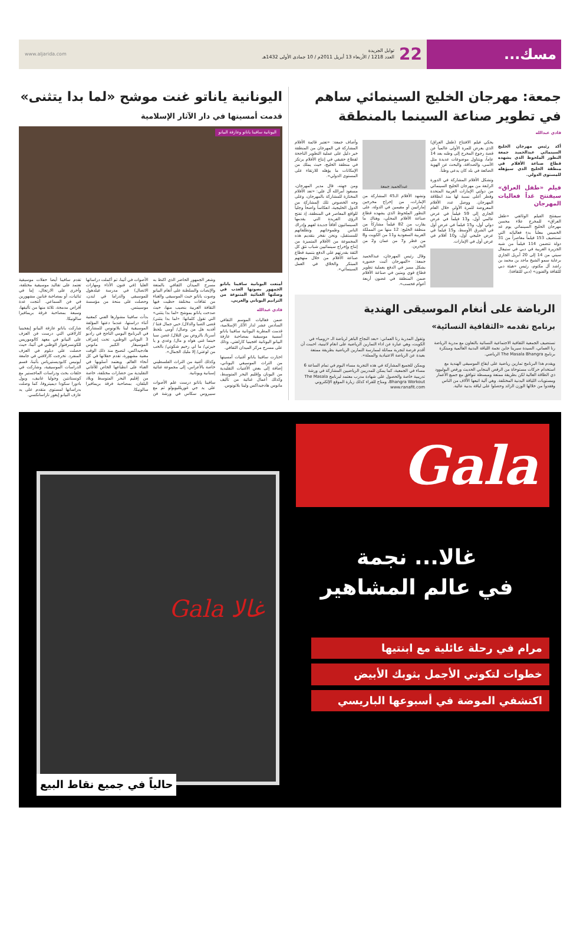مسك...
22 توابل الجريدة
العدد 1218 / الأربعاء 13 أبريل 2011م / 10 جمادى الأولى 1432هـ www.aljarida.com
جمعة: مهرجان الخليج السينمائي ساهم في تطوير صناعة السينما بالمنطقة
فادي عبدالله
أكد رئيس مهرجان الخليج السينمائي عبدالحميد جمعة التطور الملحوظ الذي يشهده قطاع صناعة الأفلام في منطقة الخليج الذي سيؤهله للمستوى الدولي.
فيلم «طفل العراق» سيفتتح غداً فعاليات المهرجان
سيفتتح الفيلم الوثائقي «طفل العراق» للمخرج علاء محسن مهرجان الخليج السينمائي يوم غد الخميس معلناً بدء فعالياته التي تستضيف 153 فيلماً معاصراً من 31 دولة تتضمن 114 فيلماً من شبه الجزيرة العربية في دبي في ستيفال سيتي من 14 إلى 20 أبريل الجاري برعاية سمو الشيخ ماجد بن محمد بن راشد آل مكتوم، رئيس «هيئة دبي للثقافة والفنون» (دبي للثقافة).
يحكي فيلم الافتتاح (طفل العراق) الذي يعرض للمرة الأولى عالمياً عن قصة رجوع المخرج إلى وطنه بعد 14 عاماً، ويتناول موضوعات عديدة مثل الأسى، والصداقة، والبحث عن الهوية الضائعة في بلد كان يدعى وطناً.
وتشكل الأفلام المشاركة في الدورة الرابعة من مهرجان الخليج السينمائي من دولتي الإمارات العربية المتحدة وقطر أعلى نسبة لها منذ انطلاقة المهرجان. ووصل عدد الأفلام المعروضة للمرة الأولى خلال العام الجاري إلى 59 فيلماً في عرض عالمي أول، و13 فيلماً في عرض دولي أول، و15 فيلماً في عرض أول في الشرق الأوسط، و15 فيلماً في عرض خليجي أول، و10 أفلام في عرض أول في الإمارات.
عبدالحميد جمعة
وتشهد الأفلام الـ45 المشاركة من الإمارات، من إخراج مخرجين إماراتيين أو مقيمين في الدولة، على التطور الملحوظ الذي يشهده قطاع صناعة الأفلام المحلي، وهناك ما يقارب من 82 فيلماً مشاركاً من منطقة الخليج: 12 منها من المملكة العربية السعودية و11 من الكويت و8 من قطر و7 من عمان و2 من البحرين.
وقال رئيس المهرجان، عبدالحميد جمعة: «المهرجان أثبت حضوره بشكل مميز في الدفع بعملية تطوير قطاع قوي ومتين في صناعة الأفلام ضمن المنطقة في غضون أربعة أعوام فحسب».
وأضاف جمعة: «تعتبر قائمة الأفلام المشاركة في المهرجان من المنطقة خير دليل على عملية التطوير الناجحة لقطاع حقيقي في إنتاج الأفلام يرتكز في منطقة الخليج، حيث يملك من الإمكانات ما يؤهله للارتقاء على المستوى الدولي».
ومن جهته، قال مدير المهرجان، مسعود أمرالله آل علي: «تعد الأفلام المختارة للمشاركة بالمهرجان، وعلى وجه الخصوص تلك المشاركة من الدول الخليجية، انعكاساً واضحاً وجلياً للواقع المعاصر في المنطقة، إذ تفتح الرؤى الفريدة التي يقدمها السينمائيون آفاقاً جديدة لفهم وإدراك الناس وطموحاتهم وتطلعاتهم للمستقبل، ونحن نفخر بتقديم هذه المجموعة من الأفلام المتميزة من إنتاج وإخراج سينمائيين شباب نثق كل الثقة بقدرتهم على الدفع بتنمية قطاع صناعة الأفلام من خلال منهجهم المبتكر والخلاق في العمل السينمائي».
الرياضة على أنغام الموسيقى الهندية
برنامج تقدمه «الثقافية النسائية»
تستضيف الجمعية الثقافية الاجتماعية النسائية بالتعاون مع مدربة الرياضة رنا العماني، السيدة سيرينا جاين نجمة اللياقة البدنية العالمية ومبتكرة برنامج The Masala Bhangra الرياضي.
ويقدم هذا البرنامج تمارين رياضية على ايقاع الموسيقى الهندية مع استخدام حركات مستوحاة من الرقص البنجابي الحديث ورقص البوليوود ذي الطاقة العالية لكن بطريقة ممتعة ومبسطة تتوافق مع جميع الأعمار ومستويات اللياقة البدنية المختلفة. وهي آلية اتبعها الآلاف من الناس وفقدوا من خلالها الوزن الزائد وحصلوا على لياقة بدنية عالية.
وتقول المدربة رنا العماني: «بعد النجاح الباهر لرياضة الـ «زومبا» في الكويت، وهي عبارة عن اداء التمارين الرياضية على انغام لاتينية، احببت أن أقدم فرصة لتجربة مماثلة لممارسة التمارين الرياضية بطريقة ممتعة بعيدة عن الرياضة الاعتيادية والمملة».
ويمكن للجميع المشاركة في هذه التجربة مساء اليوم في تمام الساعة 6 مساء في الجمعية، كما يمكن للمدربين الرياضيين المشاركة في ورشة تدريبية خاصة والحصول على شهادة مدرب معتمد لبرنامج The Masala Bhangra Workout، ومتاح للقراء كذلك زيارة الموقع الإلكتروني www.ranafit.com
اليونانية ياناتو غنت موشح «لما بدا يتثنى»
قدمت أمسيتها في دار الآثار الإسلامية
اليونانية سافينا ياناتو وعازفة البيانو
أمتعت اليونانية سافينا ياناتو الجمهور بصوتها العذب في وصلتها الغنائية المتنوعة من الترانيم اليوناني والعربي.
فادي عبدالله
ضمن فعاليات الموسم الثقافي السادس عشر لدار الآثار الإسلامية، قدمت المطربة اليونانية سافينا ياناتو أمسية موسيقية بمصاحبة عازفة البيانو اليونانية افجينيا كارلفتي، وذلك على مسرح مركز الميدان الثقافي.
اختارت سافينا ياناتو أغنيات أمسيتها من التراث الموسيقي اليوناني، إضافة إلى بعض الأغنيات التقليدية من اليونان وإقليم البحر المتوسط، وكذلك أعمال غنائية من تأليف مانوس هادجيداكس ولينا بلاتونوس.
وشعر الجمهور الحاضر الذي اكتظ به مسرح الميدان الثقافي بالمتعة والإنصات والسلطنة على أنغام البيانو وصوت ياناتو حيث الموسيقى والغناء من ثقافات مختلفة حظيت فيها الثقافة العربية بنصيب منها، حيث صدحت ياناتو بموشح «لما بدا يتثنى» التي تقول كلماتها: «لما بدا يتثنى/ قضى الصبا والدلال/ حبي جمال فتنا /أفديه هل من وصال/ أومى بلحظ أسرنا/ بالروض بين التلال/ غصن سبا حينما غنى هواه و مال/ وعدي و يا حيرتي/ ما لي رحيم شكوتي/ بالحب من لوعتي/ إلا مليك الجمال».
وكذلك أغنية من التراث الفلسطيني خاصة بالأعراس، إلى مجموعة غنائية إسبانية ويونانية.
سافينا ياناتو درست علم الأصوات على يد جي غوريلليوبولو ثم مع سبيروس سكاس في ورشة فن الأصوات في أثينا، ثم أكملت دراساتها العليا (في فنون الأداء ومهارات الاتصال) في مدرسة غيلدهول للموسيقى والدراما في لندن، وحصلت على منحة من مؤسسة موسيبتس.
بدأت سافينا مشوارها الفني كمغنية أثناء دراستها، عندما دعتها المؤلفة الموسيقية لينا بلاتونوس للمشاركة في البرنامج اليومي الناجح في راديو 3 اليوناني الوطني، تحت إشراف الموسيقار الكبير مانوس هادجيداكس، لتصبح منذ ذلك الوقت مغنية مشهورة، تقدم حفلاتها في كل أنحاء العالم. ويعتمد أسلوبها في الغناء على انطباعها الخاص للأغاني التقليدية من حضارات مختلفة، خاصة من إقليم البحر المتوسط وبلاد البلقان، بمصاحبة فرقة بريمافيرا سالونيكا.
تقدم سافينا أيضا حفلات موسيقية تعتمد على تقاليد موسيقية مختلفة، وأخرى على الارتجال، إما في ثنائيات، أو بمصاحبة فنانين مشهورين في فن السماعي. أنتجت عدة أقراص مدمجة، ثلاثة منها من تأليفها، وسبعة بمصاحبة فرقة بريمافيرا سالونيكا.
شاركت ياناتو عازفة البيانو إيفجينيا كارلافتي التي درست فن العزف على البيانو في معهد كالوموريس للكونسرفتوار الوطني في أثينا، حيث حصلت على دبلوم في العزف المنفرد. تخرجت كارلافتي في جامعة أيونيس كابوديستيرياس بأثينا، قسم الدراسات الموسيقية، وشاركت في حلقات بحث ودراسات الماجستير مع كونستانتين وجوليا غانيف، وبول بادورا سكودا ديميتروفا، كما وصلت بدراساتها لمستوى متقدم على يد عازف البيانو إيغور تاراسانكسي.
Gala
غالا... نجمة
في عالم المشاهير
مرام في رحلة عائلية مع ابنتيها
خطوات لتكوني الأجمل بثوبك الأبيض
اكتشفي الموضة في أسبوعها الباريسي
غالا Gala
حالياً في جميع نقاط البيع